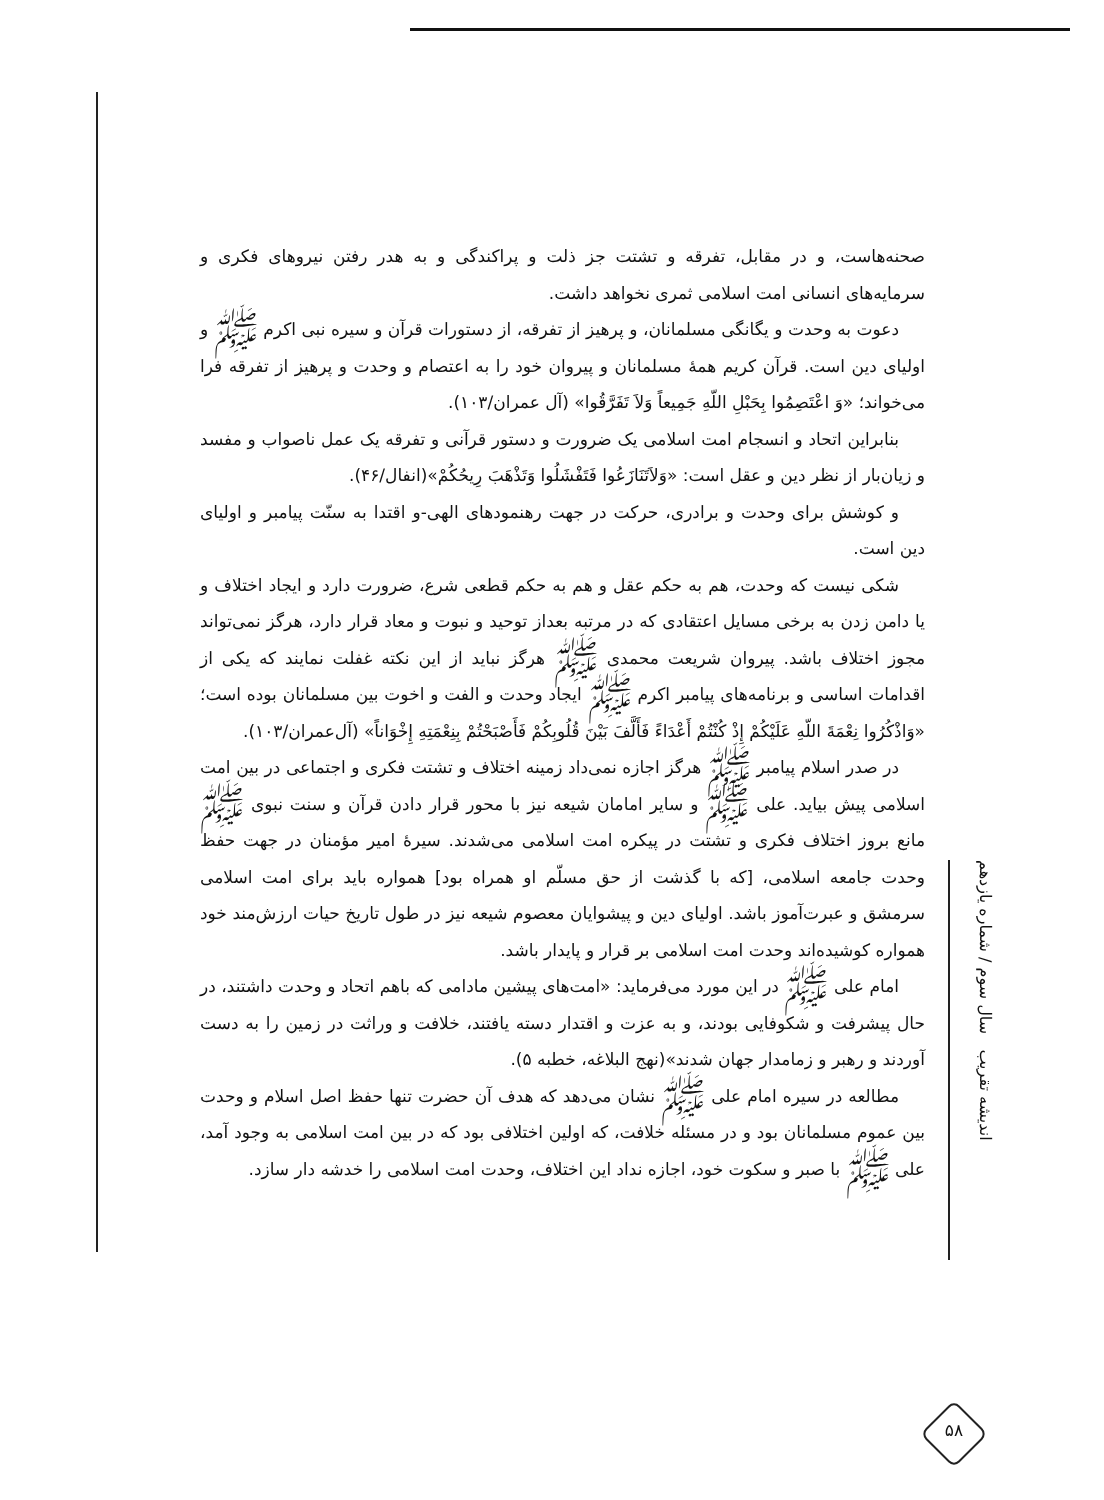صحنه‌هاست، و در مقابل، تفرقه و تشتت جز ذلت و پراکندگی و به هدر رفتن نیروهای فکری و سرمایه‌های انسانی امت اسلامی ثمری نخواهد داشت.
دعوت به وحدت و یگانگی مسلمانان، و پرهیز از تفرقه، از دستورات قرآن و سیره نبی اکرم ﷺ و اولیای دین است. قرآن کریم همهٔ مسلمانان و پیروان خود را به اعتصام و وحدت و پرهیز از تفرقه فرا می‌خواند؛ «وَ اعْتَصِمُوا بِحَبْلِ اللّهِ جَمِیعاً وَلاَ تَفَرَّقُوا» (آل عمران/۱۰۳).
بنابراین اتحاد و انسجام امت اسلامی یک ضرورت و دستور قرآنی و تفرقه یک عمل ناصواب و مفسد و زیان‌بار از نظر دین و عقل است: «وَلاَتَنَازَعُوا فَتَفْشَلُوا وَتَذْهَبَ رِیحُکُمْ»(انفال/۴۶).
و کوشش برای وحدت و برادری، حرکت در جهت رهنمودهای الهی-و اقتدا به سنّت پیامبر و اولیای دین است.
شکی نیست که وحدت، هم به حکم عقل و هم به حکم قطعی شرع، ضرورت دارد و ایجاد اختلاف و یا دامن زدن به برخی مسایل اعتقادی که در مرتبه بعداز توحید و نبوت و معاد قرار دارد، هرگز نمی‌تواند مجوز اختلاف باشد. پیروان شریعت محمدی ﷺ هرگز نباید از این نکته غفلت نمایند که یکی از اقدامات اساسی و برنامه‌های پیامبر اکرم ﷺ ایجاد وحدت و الفت و اخوت بین مسلمانان بوده است؛ «وَاذْکُرُوا نِعْمَةَ اللّهِ عَلَیْکُمْ إِذْ کُنْتُمْ أَعْدَاءً فَأَلَّفَ بَیْنَ قُلُوبِکُمْ فَأَصْبَحْتُمْ بِنِعْمَتِهِ إِخْوَاناً» (آل‌عمران/۱۰۳).
در صدر اسلام پیامبر ﷺ هرگز اجازه نمی‌داد زمینه اختلاف و تشتت فکری و اجتماعی در بین امت اسلامی پیش بیاید. علی ﷺ و سایر امامان شیعه نیز با محور قرار دادن قرآن و سنت نبوی ﷺ مانع بروز اختلاف فکری و تشتت در پیکره امت اسلامی می‌شدند. سیرهٔ امیر مؤمنان در جهت حفظ وحدت جامعه اسلامی، [که با گذشت از حق مسلّم او همراه بود] همواره باید برای امت اسلامی سرمشق و عبرت‌آموز باشد. اولیای دین و پیشوایان معصوم شیعه نیز در طول تاریخ حیات ارزش‌مند خود همواره کوشیده‌اند وحدت امت اسلامی بر قرار و پایدار باشد.
امام علی ﷺ در این مورد می‌فرماید: «امت‌های پیشین مادامی که باهم اتحاد و وحدت داشتند، در حال پیشرفت و شکوفایی بودند، و به عزت و اقتدار دسته یافتند، خلافت و وراثت در زمین را به دست آوردند و رهبر و زمامدار جهان شدند»(نهج البلاغه، خطبه ۵).
مطالعه در سیره امام علی ﷺ نشان می‌دهد که هدف آن حضرت تنها حفظ اصل اسلام و وحدت بین عموم مسلمانان بود و در مسئله خلافت، که اولین اختلافی بود که در بین امت اسلامی به وجود آمد، علی ﷺ با صبر و سکوت خود، اجازه نداد این اختلاف، وحدت امت اسلامی را خدشه دار سازد.
اندیشه تقریب سال سوم / شماره یازدهم
۵۸